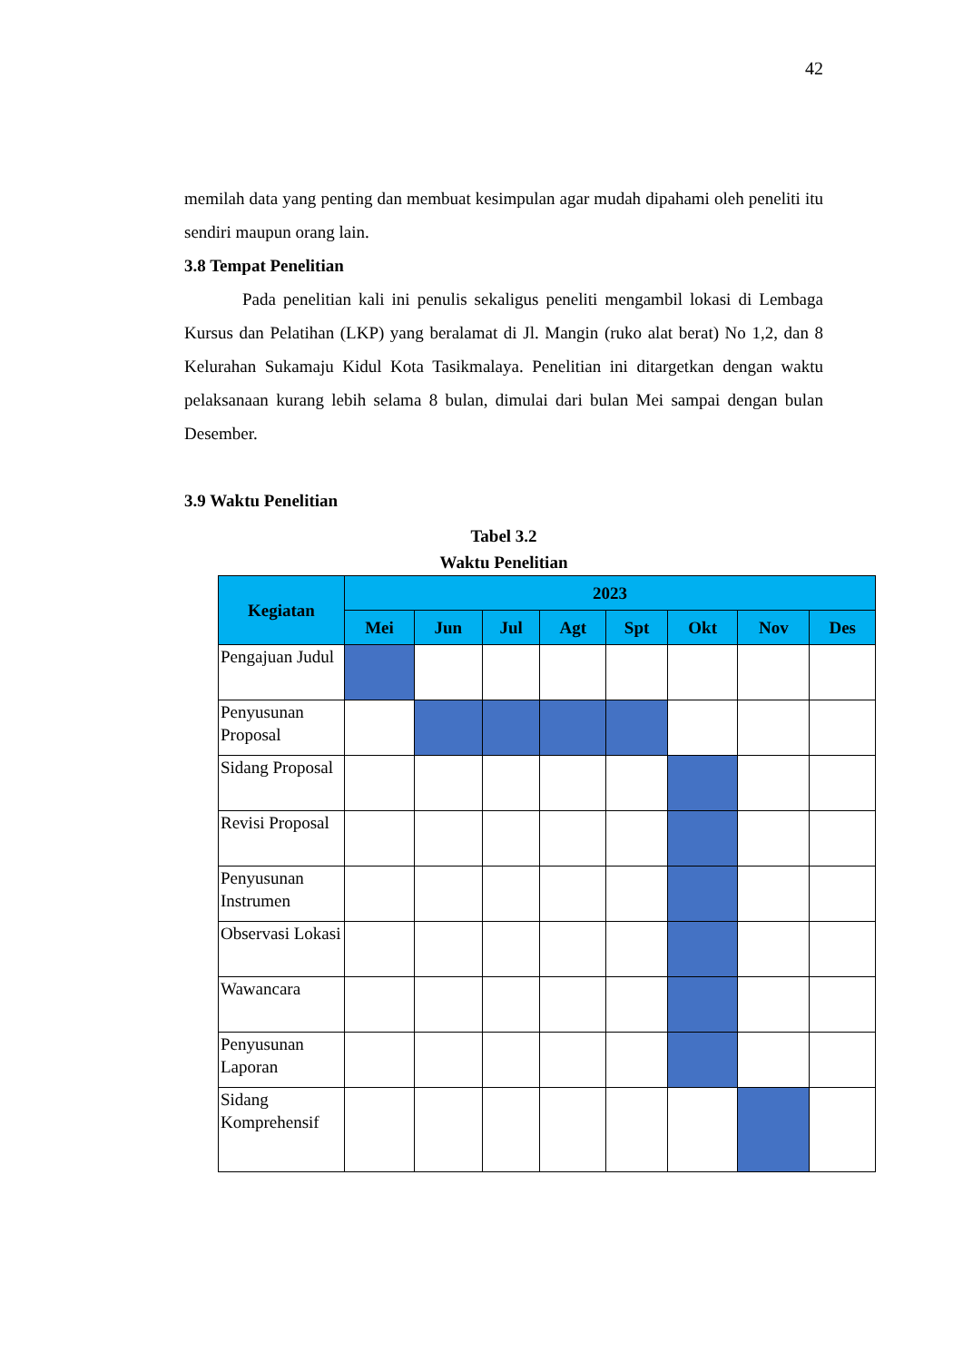42
memilah data yang penting dan membuat kesimpulan agar mudah dipahami oleh peneliti itu sendiri maupun orang lain.
3.8 Tempat Penelitian
Pada penelitian kali ini penulis sekaligus peneliti mengambil lokasi di Lembaga Kursus dan Pelatihan (LKP) yang beralamat di Jl. Mangin (ruko alat berat) No 1,2, dan 8 Kelurahan Sukamaju Kidul Kota Tasikmalaya. Penelitian ini ditargetkan dengan waktu pelaksanaan kurang lebih selama 8 bulan, dimulai dari bulan Mei sampai dengan bulan Desember.
3.9 Waktu Penelitian
Tabel 3.2
Waktu Penelitian
| Kegiatan | 2023 | | | | | | | |
| --- | --- | --- | --- | --- | --- | --- | --- | --- |
| | Mei | Jun | Jul | Agt | Spt | Okt | Nov | Des |
| Pengajuan Judul | | | | | | | | |
| Penyusunan Proposal | | | | | | | | |
| Sidang Proposal | | | | | | | | |
| Revisi Proposal | | | | | | | | |
| Penyusunan Instrumen | | | | | | | | |
| Observasi Lokasi | | | | | | | | |
| Wawancara | | | | | | | | |
| Penyusunan Laporan | | | | | | | | |
| Sidang Komprehensif | | | | | | | | |